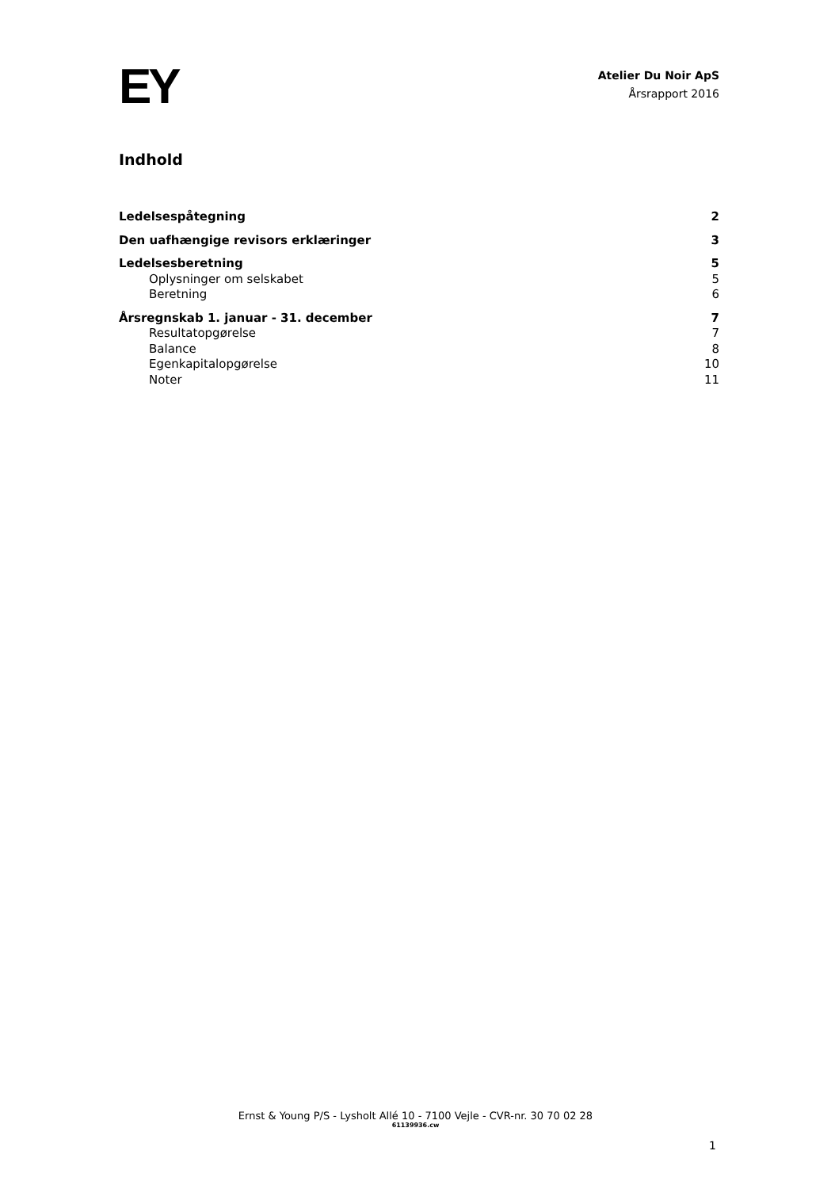EY
Atelier Du Noir ApS
Årsrapport 2016
Indhold
Ledelsespåtegning 2
Den uafhængige revisors erklæringer 3
Ledelsesberetning 5
Oplysninger om selskabet 5
Beretning 6
Årsregnskab 1. januar - 31. december 7
Resultatopgørelse 7
Balance 8
Egenkapitalopgørelse 10
Noter 11
Ernst & Young P/S - Lysholt Allé 10 - 7100 Vejle - CVR-nr. 30 70 02 28
61139936.cw
1